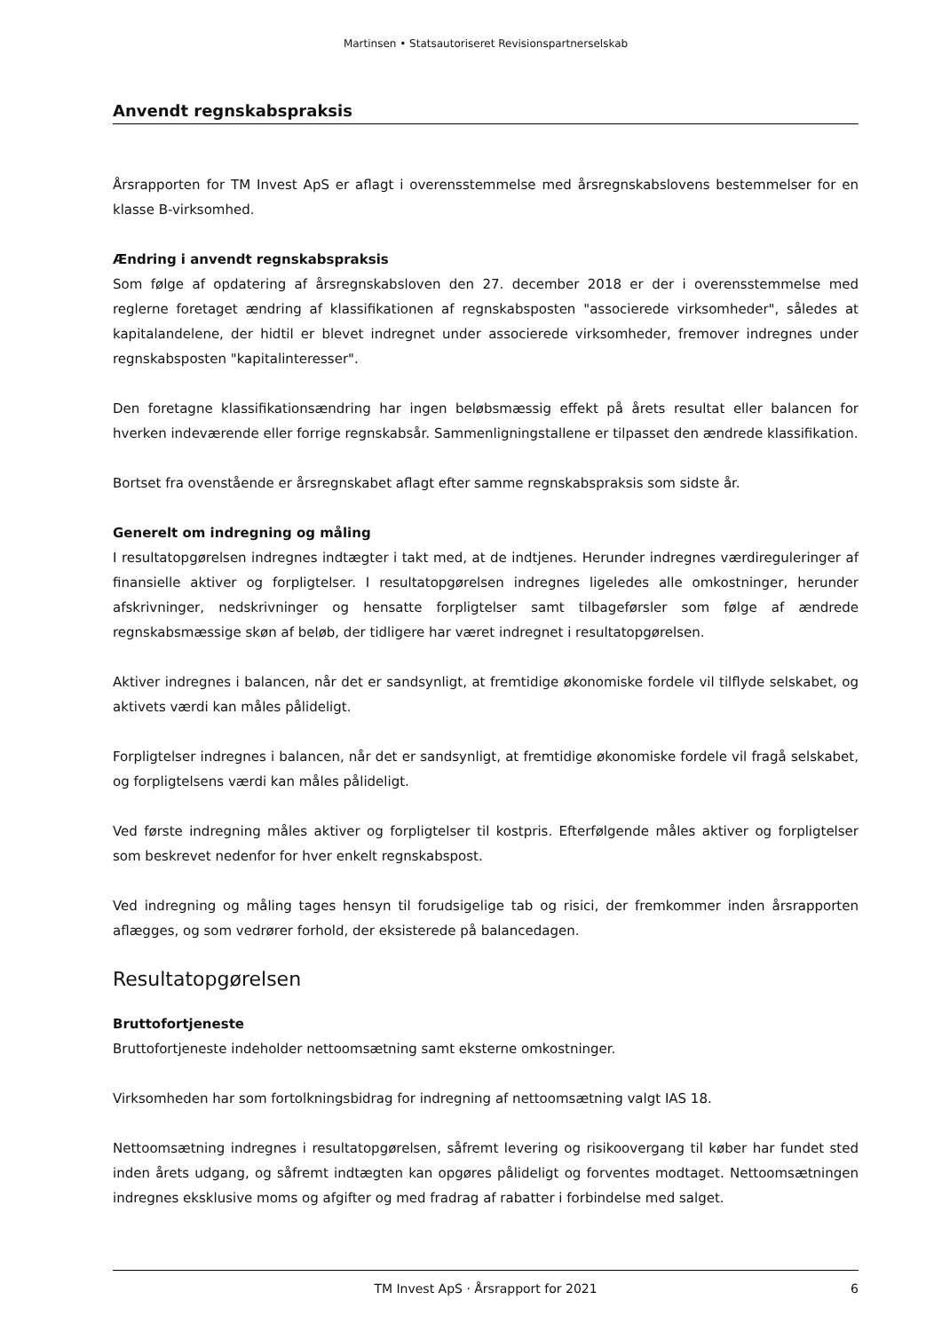Martinsen • Statsautoriseret Revisionspartnerselskab
Anvendt regnskabspraksis
Årsrapporten for TM Invest ApS er aflagt i overensstemmelse med årsregnskabslovens bestemmelser for en klasse B-virksomhed.
Ændring i anvendt regnskabspraksis
Som følge af opdatering af årsregnskabsloven den 27. december 2018 er der i overensstemmelse med reglerne foretaget ændring af klassifikationen af regnskabsposten "associerede virksomheder", således at kapitalandelene, der hidtil er blevet indregnet under associerede virksomheder, fremover indregnes under regnskabsposten "kapitalinteresser".
Den foretagne klassifikationsændring har ingen beløbsmæssig effekt på årets resultat eller balancen for hverken indeværende eller forrige regnskabsår. Sammenligningstallene er tilpasset den ændrede klassifikation.
Bortset fra ovenstående er årsregnskabet aflagt efter samme regnskabspraksis som sidste år.
Generelt om indregning og måling
I resultatopgørelsen indregnes indtægter i takt med, at de indtjenes. Herunder indregnes værdireguleringer af finansielle aktiver og forpligtelser. I resultatopgørelsen indregnes ligeledes alle omkostninger, herunder afskrivninger, nedskrivninger og hensatte forpligtelser samt tilbageførsler som følge af ændrede regnskabsmæssige skøn af beløb, der tidligere har været indregnet i resultatopgørelsen.
Aktiver indregnes i balancen, når det er sandsynligt, at fremtidige økonomiske fordele vil tilflyde selskabet, og aktivets værdi kan måles pålideligt.
Forpligtelser indregnes i balancen, når det er sandsynligt, at fremtidige økonomiske fordele vil fragå selskabet, og forpligtelsens værdi kan måles pålideligt.
Ved første indregning måles aktiver og forpligtelser til kostpris. Efterfølgende måles aktiver og forpligtelser som beskrevet nedenfor for hver enkelt regnskabspost.
Ved indregning og måling tages hensyn til forudsigelige tab og risici, der fremkommer inden årsrapporten aflægges, og som vedrører forhold, der eksisterede på balancedagen.
Resultatopgørelsen
Bruttofortjeneste
Bruttofortjeneste indeholder nettoomsætning samt eksterne omkostninger.
Virksomheden har som fortolkningsbidrag for indregning af nettoomsætning valgt IAS 18.
Nettoomsætning indregnes i resultatopgørelsen, såfremt levering og risikoovergang til køber har fundet sted inden årets udgang, og såfremt indtægten kan opgøres pålideligt og forventes modtaget. Nettoomsætningen indregnes eksklusive moms og afgifter og med fradrag af rabatter i forbindelse med salget.
TM Invest ApS · Årsrapport for 2021 6